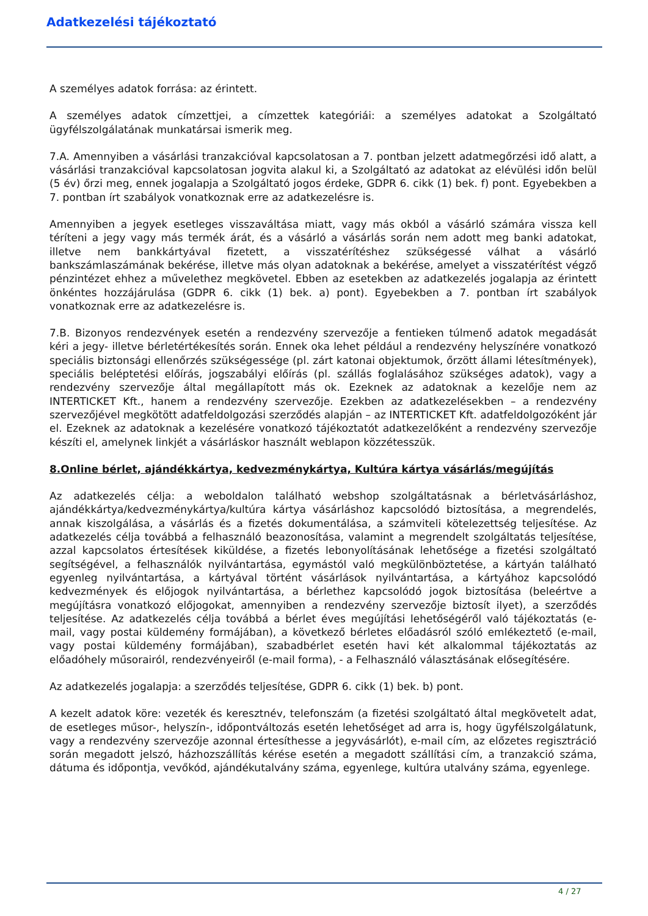Adatkezelési tájékoztató
A személyes adatok forrása: az érintett.
A személyes adatok címzettjei, a címzettek kategóriái: a személyes adatokat a Szolgáltató ügyfélszolgálatának munkatársai ismerik meg.
7.A. Amennyiben a vásárlási tranzakcióval kapcsolatosan a 7. pontban jelzett adatmegőrzési idő alatt, a vásárlási tranzakcióval kapcsolatosan jogvita alakul ki, a Szolgáltató az adatokat az elévülési időn belül (5 év) őrzi meg, ennek jogalapja a Szolgáltató jogos érdeke, GDPR 6. cikk (1) bek. f) pont. Egyebekben a 7. pontban írt szabályok vonatkoznak erre az adatkezelésre is.
Amennyiben a jegyek esetleges visszaváltása miatt, vagy más okból a vásárló számára vissza kell téríteni a jegy vagy más termék árát, és a vásárló a vásárlás során nem adott meg banki adatokat, illetve nem bankkártyával fizetett, a visszatérítéshez szükségessé válhat a vásárló bankszámlaszámának bekérése, illetve más olyan adatoknak a bekérése, amelyet a visszatérítést végző pénzintézet ehhez a művelethez megkövetel. Ebben az esetekben az adatkezelés jogalapja az érintett önkéntes hozzájárulása (GDPR 6. cikk (1) bek. a) pont). Egyebekben a 7. pontban írt szabályok vonatkoznak erre az adatkezelésre is.
7.B. Bizonyos rendezvények esetén a rendezvény szervezője a fentieken túlmenő adatok megadását kéri a jegy- illetve bérletértékesítés során. Ennek oka lehet például a rendezvény helyszínére vonatkozó speciális biztonsági ellenőrzés szükségessége (pl. zárt katonai objektumok, őrzött állami létesítmények), speciális beléptetési előírás, jogszabályi előírás (pl. szállás foglalásához szükséges adatok), vagy a rendezvény szervezője által megállapított más ok. Ezeknek az adatoknak a kezelője nem az INTERTICKET Kft., hanem a rendezvény szervezője. Ezekben az adatkezelésekben – a rendezvény szervezőjével megkötött adatfeldolgozási szerződés alapján – az INTERTICKET Kft. adatfeldolgozóként jár el. Ezeknek az adatoknak a kezelésére vonatkozó tájékoztatót adatkezelőként a rendezvény szervezője készíti el, amelynek linkjét a vásárláskor használt weblapon közzétesszük.
8.Online bérlet, ajándékkártya, kedvezménykártya, Kultúra kártya vásárlás/megújítás
Az adatkezelés célja: a weboldalon található webshop szolgáltatásnak a bérletvásárláshoz, ajándékkártya/kedvezménykártya/kultúra kártya vásárláshoz kapcsolódó biztosítása, a megrendelés, annak kiszolgálása, a vásárlás és a fizetés dokumentálása, a számviteli kötelezettség teljesítése. Az adatkezelés célja továbbá a felhasználó beazonosítása, valamint a megrendelt szolgáltatás teljesítése, azzal kapcsolatos értesítések kiküldése, a fizetés lebonyolításának lehetősége a fizetési szolgáltató segítségével, a felhasználók nyilvántartása, egymástól való megkülönböztetése, a kártyán található egyenleg nyilvántartása, a kártyával történt vásárlások nyilvántartása, a kártyához kapcsolódó kedvezmények és előjogok nyilvántartása, a bérlethez kapcsolódó jogok biztosítása (beleértve a megújításra vonatkozó előjogokat, amennyiben a rendezvény szervezője biztosít ilyet), a szerződés teljesítése. Az adatkezelés célja továbbá a bérlet éves megújítási lehetőségéről való tájékoztatás (e-mail, vagy postai küldemény formájában), a következő bérletes előadásról szóló emlékeztető (e-mail, vagy postai küldemény formájában), szabadbérlet esetén havi két alkalommal tájékoztatás az előadóhely műsorairól, rendezvényeiről (e-mail forma), - a Felhasználó választásának elősegítésére.
Az adatkezelés jogalapja: a szerződés teljesítése, GDPR 6. cikk (1) bek. b) pont.
A kezelt adatok köre: vezeték és keresztnév, telefonszám (a fizetési szolgáltató által megkövetelt adat, de esetleges műsor-, helyszín-, időpontváltozás esetén lehetőséget ad arra is, hogy ügyfélszolgálatunk, vagy a rendezvény szervezője azonnal értesíthesse a jegyvásárlót), e-mail cím, az előzetes regisztráció során megadott jelszó, házhozszállítás kérése esetén a megadott szállítási cím, a tranzakció száma, dátuma és időpontja, vevőkód, ajándékutalvány száma, egyenlege, kultúra utalvány száma, egyenlege.
4 / 27